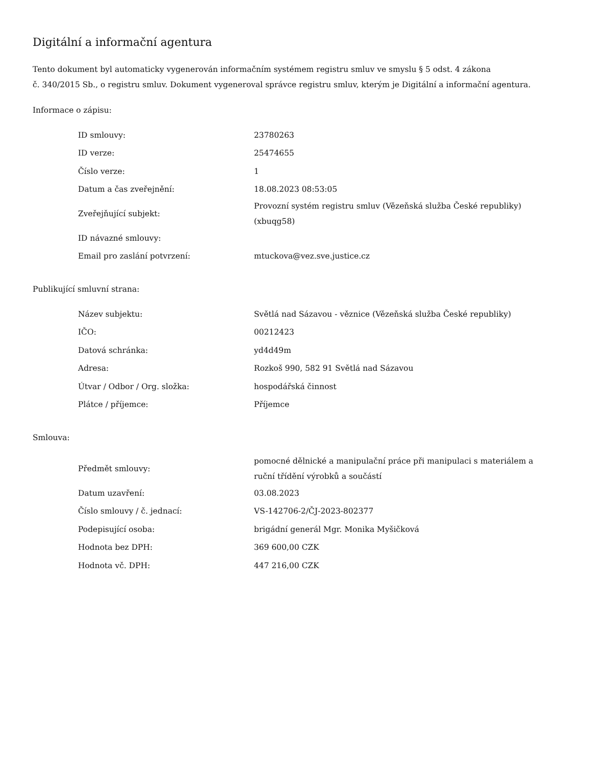Digitální a informační agentura
Tento dokument byl automaticky vygenerován informačním systémem registru smluv ve smyslu § 5 odst. 4 zákona
č. 340/2015 Sb., o registru smluv. Dokument vygeneroval správce registru smluv, kterým je Digitální a informační agentura.
Informace o zápisu:
| ID smlouvy: | 23780263 |
| ID verze: | 25474655 |
| Číslo verze: | 1 |
| Datum a čas zveřejnění: | 18.08.2023 08:53:05 |
| Zveřejňující subjekt: | Provozní systém registru smluv (Vězeňská služba České republiky) (xbuqg58) |
| ID návazné smlouvy: | |
| Email pro zaslání potvrzení: | mtuckova@vez.sve.justice.cz |
Publikující smluvní strana:
| Název subjektu: | Světlá nad Sázavou - věznice (Vězeňská služba České republiky) |
| IČO: | 00212423 |
| Datová schránka: | yd4d49m |
| Adresa: | Rozkoš 990, 582 91 Světlá nad Sázavou |
| Útvar / Odbor / Org. složka: | hospodářská činnost |
| Plátce / příjemce: | Příjemce |
Smlouva:
| Předmět smlouvy: | pomocné dělnické a manipulační práce při manipulaci s materiálem a ruční třídění výrobků a součástí |
| Datum uzavření: | 03.08.2023 |
| Číslo smlouvy / č. jednací: | VS-142706-2/ČJ-2023-802377 |
| Podepisující osoba: | brigádní generál Mgr. Monika Myšičková |
| Hodnota bez DPH: | 369 600,00 CZK |
| Hodnota vč. DPH: | 447 216,00 CZK |